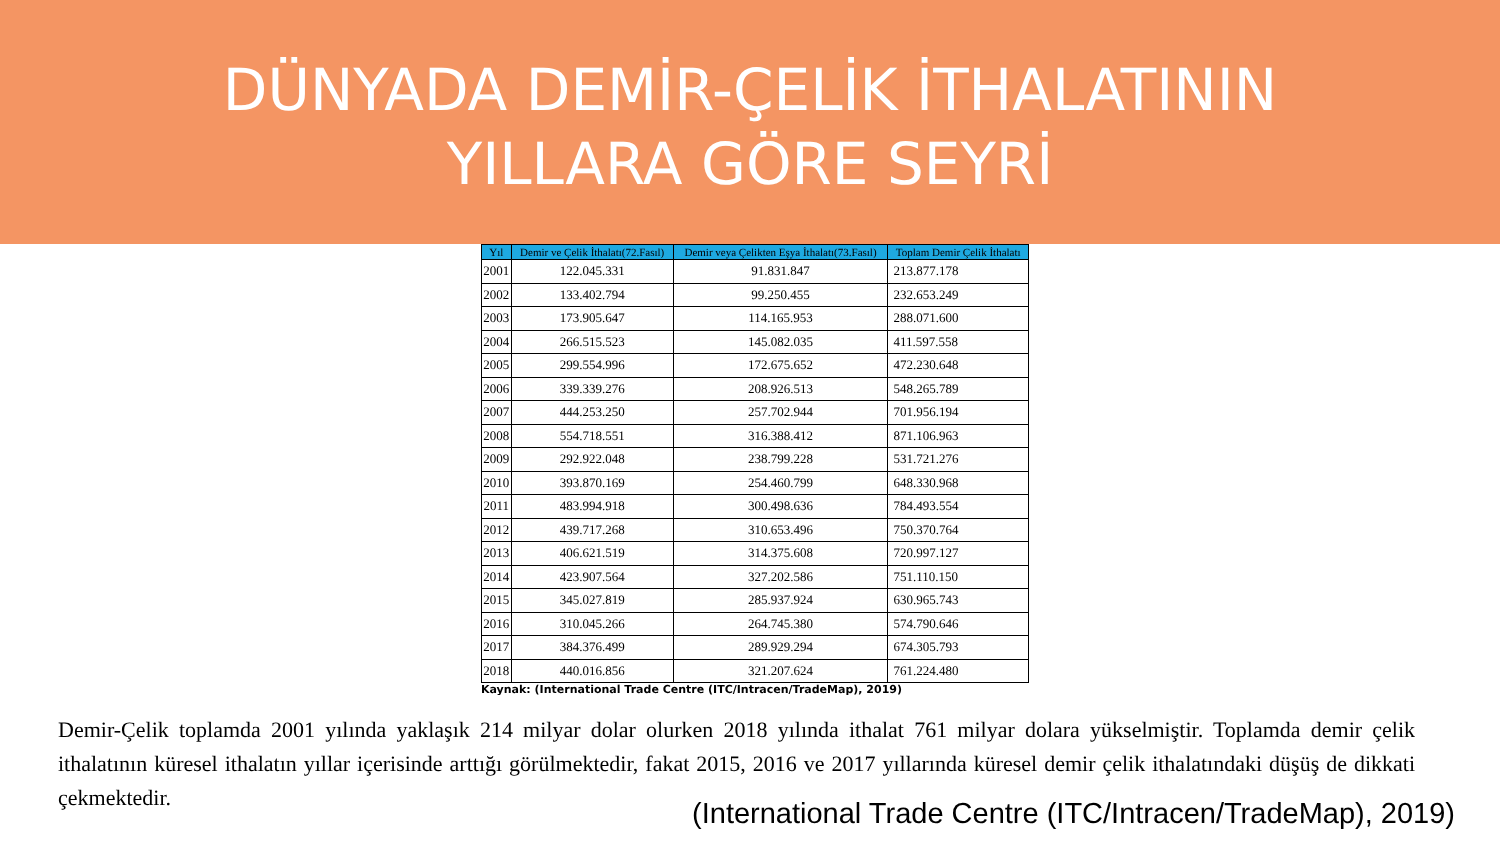DÜNYADA DEMİR-ÇELİK İTHALATININ
YILLARA GÖRE SEYRİ
| Yıl | Demir ve Çelik İthalatı(72.Fasıl) | Demir veya Çelikten Eşya İthalatı(73.Fasıl) | Toplam Demir Çelik İthalatı |
| --- | --- | --- | --- |
| 2001 | 122.045.331 | 91.831.847 | 213.877.178 |
| 2002 | 133.402.794 | 99.250.455 | 232.653.249 |
| 2003 | 173.905.647 | 114.165.953 | 288.071.600 |
| 2004 | 266.515.523 | 145.082.035 | 411.597.558 |
| 2005 | 299.554.996 | 172.675.652 | 472.230.648 |
| 2006 | 339.339.276 | 208.926.513 | 548.265.789 |
| 2007 | 444.253.250 | 257.702.944 | 701.956.194 |
| 2008 | 554.718.551 | 316.388.412 | 871.106.963 |
| 2009 | 292.922.048 | 238.799.228 | 531.721.276 |
| 2010 | 393.870.169 | 254.460.799 | 648.330.968 |
| 2011 | 483.994.918 | 300.498.636 | 784.493.554 |
| 2012 | 439.717.268 | 310.653.496 | 750.370.764 |
| 2013 | 406.621.519 | 314.375.608 | 720.997.127 |
| 2014 | 423.907.564 | 327.202.586 | 751.110.150 |
| 2015 | 345.027.819 | 285.937.924 | 630.965.743 |
| 2016 | 310.045.266 | 264.745.380 | 574.790.646 |
| 2017 | 384.376.499 | 289.929.294 | 674.305.793 |
| 2018 | 440.016.856 | 321.207.624 | 761.224.480 |
Kaynak: (International Trade Centre (ITC/Intracen/TradeMap), 2019)
Demir-Çelik toplamda 2001 yılında yaklaşık 214 milyar dolar olurken 2018 yılında ithalat 761 milyar dolara yükselmiştir. Toplamda demir çelik ithalatının küresel ithalatın yıllar içerisinde arttığı görülmektedir, fakat 2015, 2016 ve 2017 yıllarında küresel demir çelik ithalatındaki düşüş de dikkati çekmektedir.
(International Trade Centre (ITC/Intracen/TradeMap), 2019)